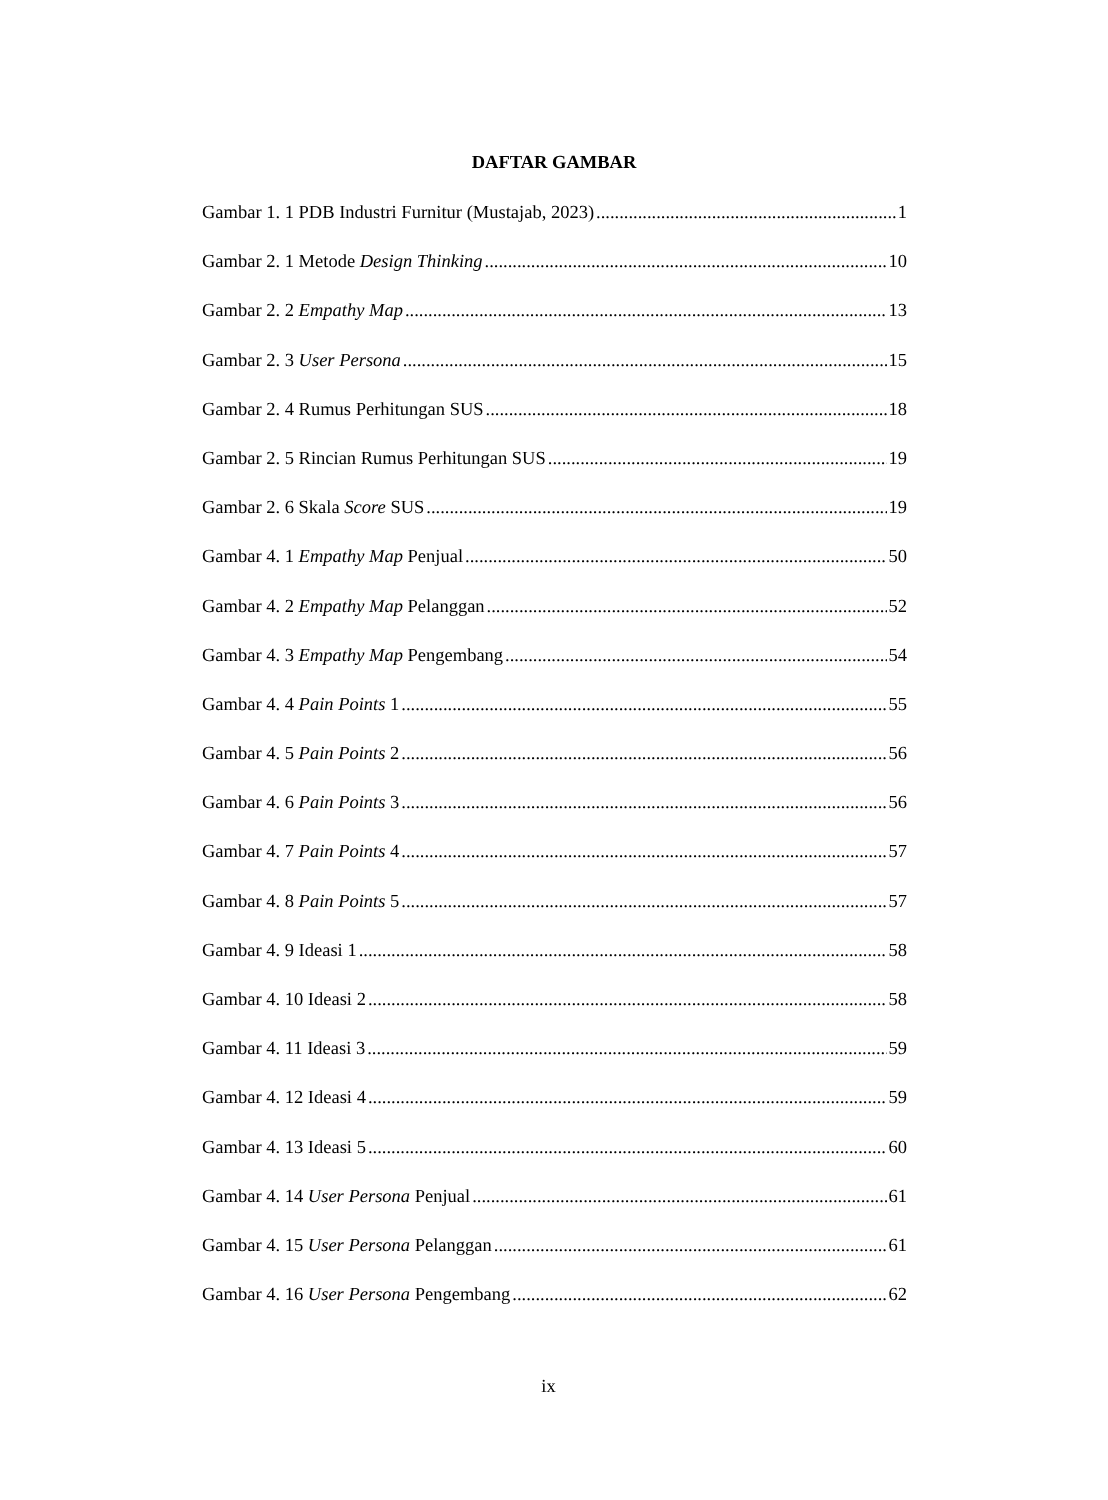DAFTAR GAMBAR
Gambar 1. 1 PDB Industri Furnitur (Mustajab, 2023) 1
Gambar 2. 1 Metode Design Thinking 10
Gambar 2. 2 Empathy Map 13
Gambar 2. 3 User Persona 15
Gambar 2. 4 Rumus Perhitungan SUS 18
Gambar 2. 5 Rincian Rumus Perhitungan SUS 19
Gambar 2. 6 Skala Score SUS 19
Gambar 4. 1 Empathy Map Penjual 50
Gambar 4. 2 Empathy Map Pelanggan 52
Gambar 4. 3 Empathy Map Pengembang 54
Gambar 4. 4 Pain Points 1 55
Gambar 4. 5 Pain Points 2 56
Gambar 4. 6 Pain Points 3 56
Gambar 4. 7 Pain Points 4 57
Gambar 4. 8 Pain Points 5 57
Gambar 4. 9 Ideasi 1 58
Gambar 4. 10 Ideasi 2 58
Gambar 4. 11 Ideasi 3 59
Gambar 4. 12 Ideasi 4 59
Gambar 4. 13 Ideasi 5 60
Gambar 4. 14 User Persona Penjual 61
Gambar 4. 15 User Persona Pelanggan 61
Gambar 4. 16 User Persona Pengembang 62
ix